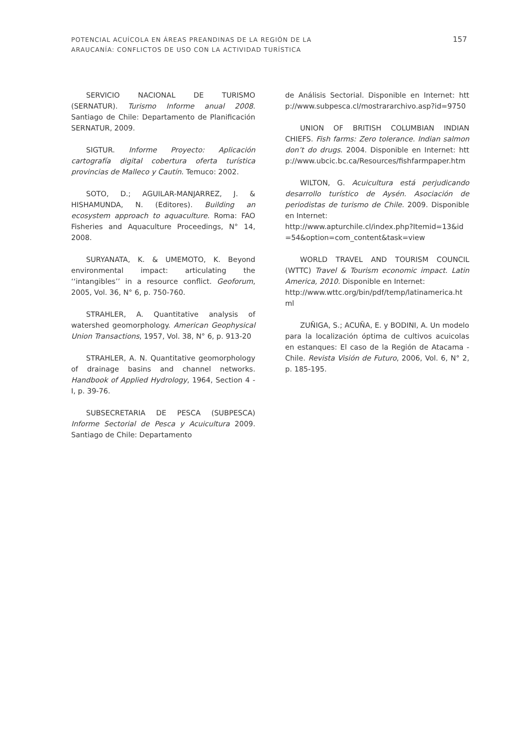POTENCIAL ACUÍCOLA EN ÁREAS PREANDINAS DE LA REGIÓN DE LA
ARAUCANÍA: CONFLICTOS DE USO CON LA ACTIVIDAD TURÍSTICA
157
SERVICIO NACIONAL DE TURISMO (SERNATUR). Turismo Informe anual 2008. Santiago de Chile: Departamento de Planificación SERNATUR, 2009.
SIGTUR. Informe Proyecto: Aplicación cartografía digital cobertura oferta turística provincias de Malleco y Cautín. Temuco: 2002.
SOTO, D.; AGUILAR-MANJARREZ, J. & HISHAMUNDA, N. (Editores). Building an ecosystem approach to aquaculture. Roma: FAO Fisheries and Aquaculture Proceedings, N° 14, 2008.
SURYANATA, K. & UMEMOTO, K. Beyond environmental impact: articulating the ‘‘intangibles’’ in a resource conflict. Geoforum, 2005, Vol. 36, N° 6, p. 750-760.
STRAHLER, A. Quantitative analysis of watershed geomorphology. American Geophysical Union Transactions, 1957, Vol. 38, N° 6, p. 913-20
STRAHLER, A. N. Quantitative geomorphology of drainage basins and channel networks. Handbook of Applied Hydrology, 1964, Section 4 - I, p. 39-76.
SUBSECRETARIA DE PESCA (SUBPESCA) Informe Sectorial de Pesca y Acuicultura 2009. Santiago de Chile: Departamento
de Análisis Sectorial. Disponible en Internet: http://www.subpesca.cl/mostrararchivo.asp?id=9750
UNION OF BRITISH COLUMBIAN INDIAN CHIEFS. Fish farms: Zero tolerance. Indian salmon don’t do drugs. 2004. Disponible en Internet: http://www.ubcic.bc.ca/Resources/fishfarmpaper.htm
WILTON, G. Acuicultura está perjudicando desarrollo turístico de Aysén. Asociación de periodistas de turismo de Chile. 2009. Disponible en Internet:
http://www.apturchile.cl/index.php?Itemid=13&id=54&option=com_content&task=view
WORLD TRAVEL AND TOURISM COUNCIL (WTTC) Travel & Tourism economic impact. Latin America, 2010. Disponible en Internet:
http://www.wttc.org/bin/pdf/temp/latinamerica.html
ZUÑIGA, S.; ACUÑA, E. y BODINI, A. Un modelo para la localización óptima de cultivos acuicolas en estanques: El caso de la Región de Atacama - Chile. Revista Visión de Futuro, 2006, Vol. 6, N° 2, p. 185-195.